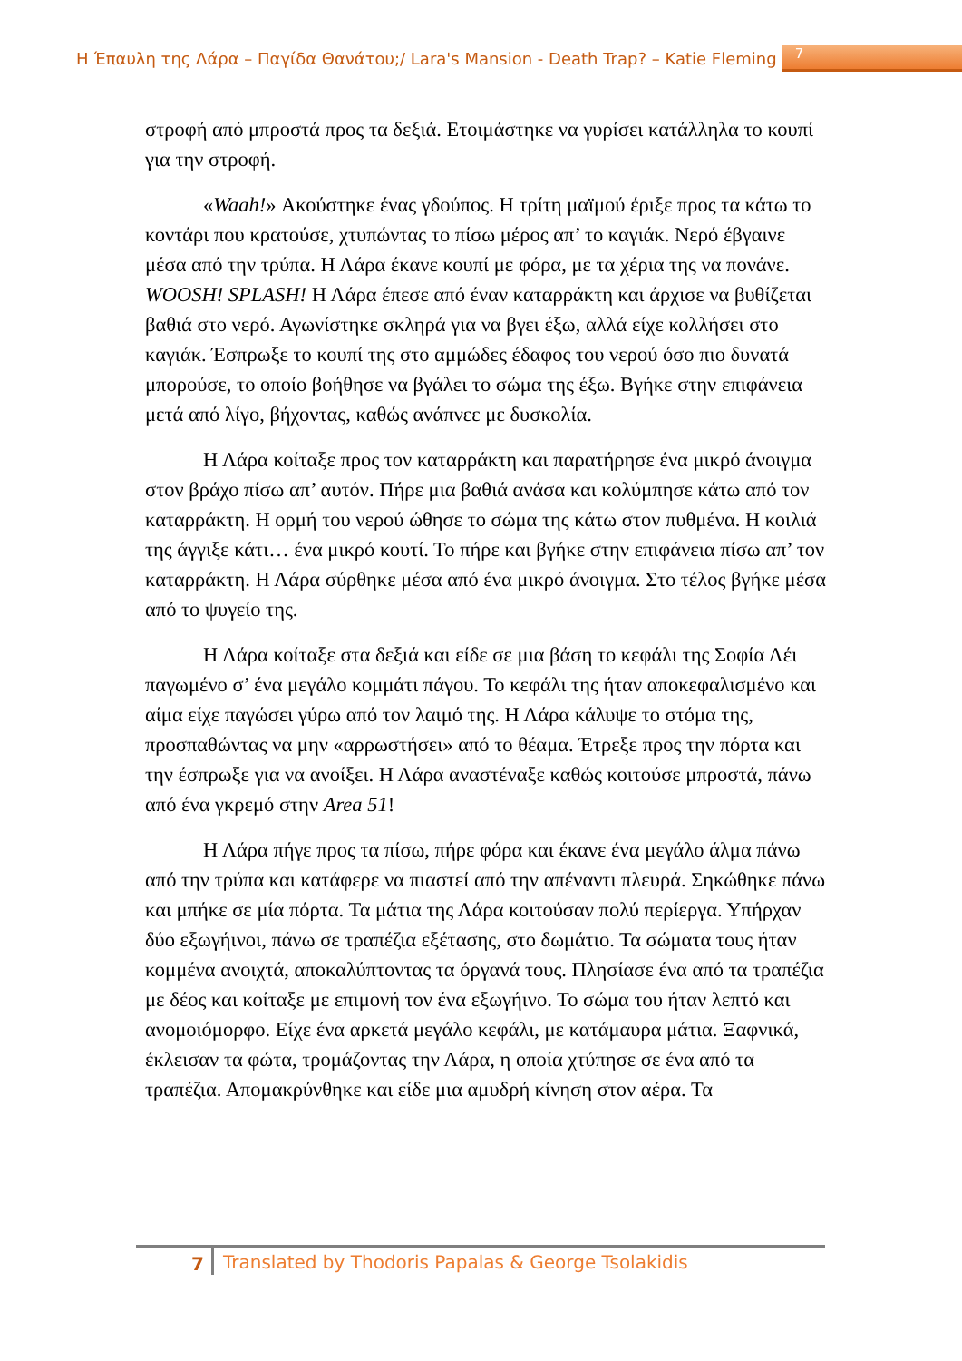Η Έπαυλη της Λάρα – Παγίδα Θανάτου;/ Lara's Mansion - Death Trap? – Katie Fleming 7
στροφή από μπροστά προς τα δεξιά. Ετοιμάστηκε να γυρίσει κατάλληλα το κουπί για την στροφή.
«Waah!» Ακούστηκε ένας γδούπος. Η τρίτη μαϊμού έριξε προς τα κάτω το κοντάρι που κρατούσε, χτυπώντας το πίσω μέρος απ’ το καγιάκ. Νερό έβγαινε μέσα από την τρύπα. Η Λάρα έκανε κουπί με φόρα, με τα χέρια της να πονάνε. WOOSH! SPLASH! Η Λάρα έπεσε από έναν καταρράκτη και άρχισε να βυθίζεται βαθιά στο νερό. Αγωνίστηκε σκληρά για να βγει έξω, αλλά είχε κολλήσει στο καγιάκ. Έσπρωξε το κουπί της στο αμμώδες έδαφος του νερού όσο πιο δυνατά μπορούσε, το οποίο βοήθησε να βγάλει το σώμα της έξω. Βγήκε στην επιφάνεια μετά από λίγο, βήχοντας, καθώς ανάπνεε με δυσκολία.
Η Λάρα κοίταξε προς τον καταρράκτη και παρατήρησε ένα μικρό άνοιγμα στον βράχο πίσω απ’ αυτόν. Πήρε μια βαθιά ανάσα και κολύμπησε κάτω από τον καταρράκτη. Η ορμή του νερού ώθησε το σώμα της κάτω στον πυθμένα. Η κοιλιά της άγγιξε κάτι… ένα μικρό κουτί. Το πήρε και βγήκε στην επιφάνεια πίσω απ’ τον καταρράκτη. Η Λάρα σύρθηκε μέσα από ένα μικρό άνοιγμα. Στο τέλος βγήκε μέσα από το ψυγείο της.
Η Λάρα κοίταξε στα δεξιά και είδε σε μια βάση το κεφάλι της Σοφία Λέι παγωμένο σ’ ένα μεγάλο κομμάτι πάγου. Το κεφάλι της ήταν αποκεφαλισμένο και αίμα είχε παγώσει γύρω από τον λαιμό της. Η Λάρα κάλυψε το στόμα της, προσπαθώντας να μην «αρρωστήσει» από το θέαμα. Έτρεξε προς την πόρτα και την έσπρωξε για να ανοίξει. Η Λάρα αναστέναξε καθώς κοιτούσε μπροστά, πάνω από ένα γκρεμό στην Area 51!
Η Λάρα πήγε προς τα πίσω, πήρε φόρα και έκανε ένα μεγάλο άλμα πάνω από την τρύπα και κατάφερε να πιαστεί από την απέναντι πλευρά. Σηκώθηκε πάνω και μπήκε σε μία πόρτα. Τα μάτια της Λάρα κοιτούσαν πολύ περίεργα. Υπήρχαν δύο εξωγήινοι, πάνω σε τραπέζια εξέτασης, στο δωμάτιο. Τα σώματα τους ήταν κομμένα ανοιχτά, αποκαλύπτοντας τα όργανά τους. Πλησίασε ένα από τα τραπέζια με δέος και κοίταξε με επιμονή τον ένα εξωγήινο. Το σώμα του ήταν λεπτό και ανομοιόμορφο. Είχε ένα αρκετά μεγάλο κεφάλι, με κατάμαυρα μάτια. Ξαφνικά, έκλεισαν τα φώτα, τρομάζοντας την Λάρα, η οποία χτύπησε σε ένα από τα τραπέζια. Απομακρύνθηκε και είδε μια αμυδρή κίνηση στον αέρα. Τα
7 Translated by Thodoris Papalas & George Tsolakidis